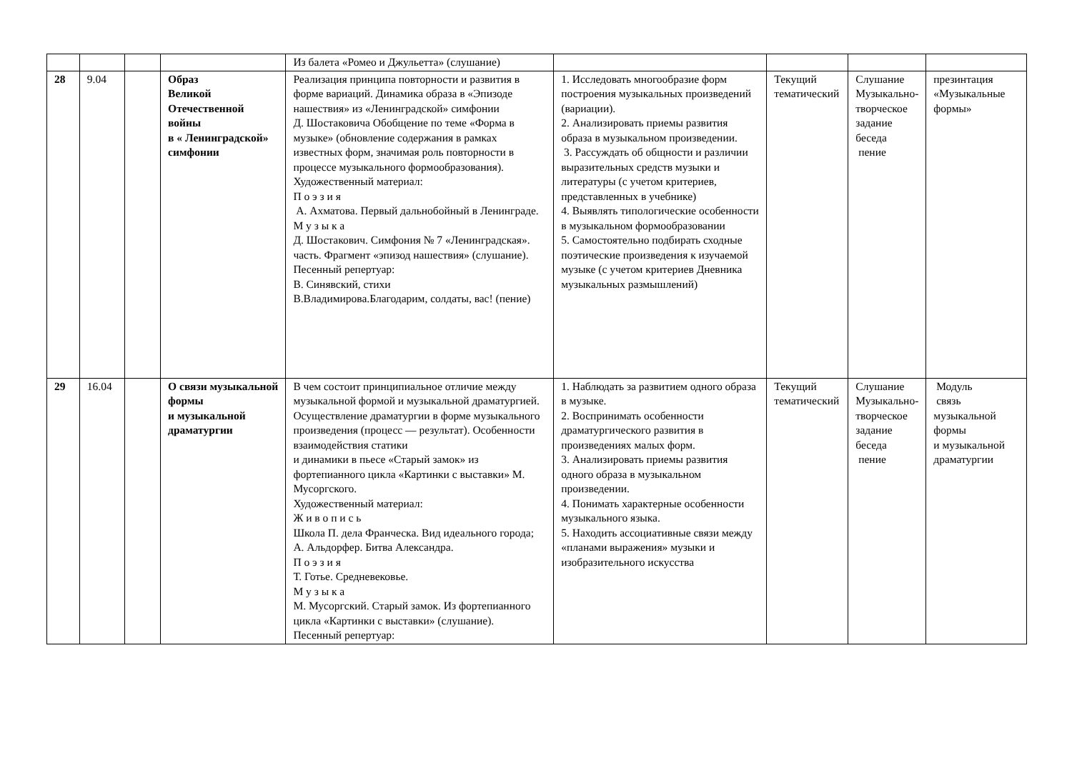| | | | | Из балета «Ромео и Джульетта» (слушание) | | | | |
| 28 | 9.04 | | Образ Великой Отечественной войны в « Ленинградской» симфонии | Реализация принципа повторности и развития в форме вариаций. Динамика образа в «Эпизоде нашествия» из «Ленинградской» симфонии Д. Шостаковича Обобщение по теме «Форма в музыке» (обновление содержания в рамках известных форм, значимая роль повторности в процессе музыкального формообразования). Художественный материал: П о э з и я А. Ахматова. Первый дальнобойный в Ленинграде. М у з ы к а Д. Шостакович. Симфония № 7 «Ленинградская». часть. Фрагмент «эпизод нашествия» (слушание). Песенный репертуар: В. Синявский, стихи В.Владимирова.Благодарим, солдаты, вас! (пение) | 1. Исследовать многообразие форм построения музыкальных произведений (вариации). 2. Анализировать приемы развития образа в музыкальном произведении. 3. Рассуждать об общности и различии выразительных средств музыки и литературы (с учетом критериев, представленных в учебнике) 4. Выявлять типологические особенности в музыкальном формообразовании 5. Самостоятельно подбирать сходные поэтические произведения к изучаемой музыке (с учетом критериев Дневника музыкальных размышлений) | Текущий тематический | Слушание Музыкально-творческое задание беседа пение | презинтация «Музыкальные формы» |
| 29 | 16.04 | | О связи музыкальной формы и музыкальной драматургии | В чем состоит принципиальное отличие между музыкальной формой и музыкальной драматургией. Осуществление драматургии в форме музыкального произведения (процесс — результат). Особенности взаимодействия статики и динамики в пьесе «Старый замок» из фортепианного цикла «Картинки с выставки» М. Мусоргского. Художественный материал: Ж и в о п и с ь Школа П. дела Франческа. Вид идеального города; А. Альдорфер. Битва Александра. П о э з и я Т. Готье. Средневековье. М у з ы к а М. Мусоргский. Старый замок. Из фортепианного цикла «Картинки с выставки» (слушание). Песенный репертуар: | 1. Наблюдать за развитием одного образа в музыке. 2. Воспринимать особенности драматургического развития в произведениях малых форм. 3. Анализировать приемы развития одного образа в музыкальном произведении. 4. Понимать характерные особенности музыкального языка. 5. Находить ассоциативные связи между «планами выражения» музыки и изобразительного искусства | Текущий тематический | Слушание Музыкально-творческое задание беседа пение | Модуль связь музыкальной формы и музыкальной драматургии |